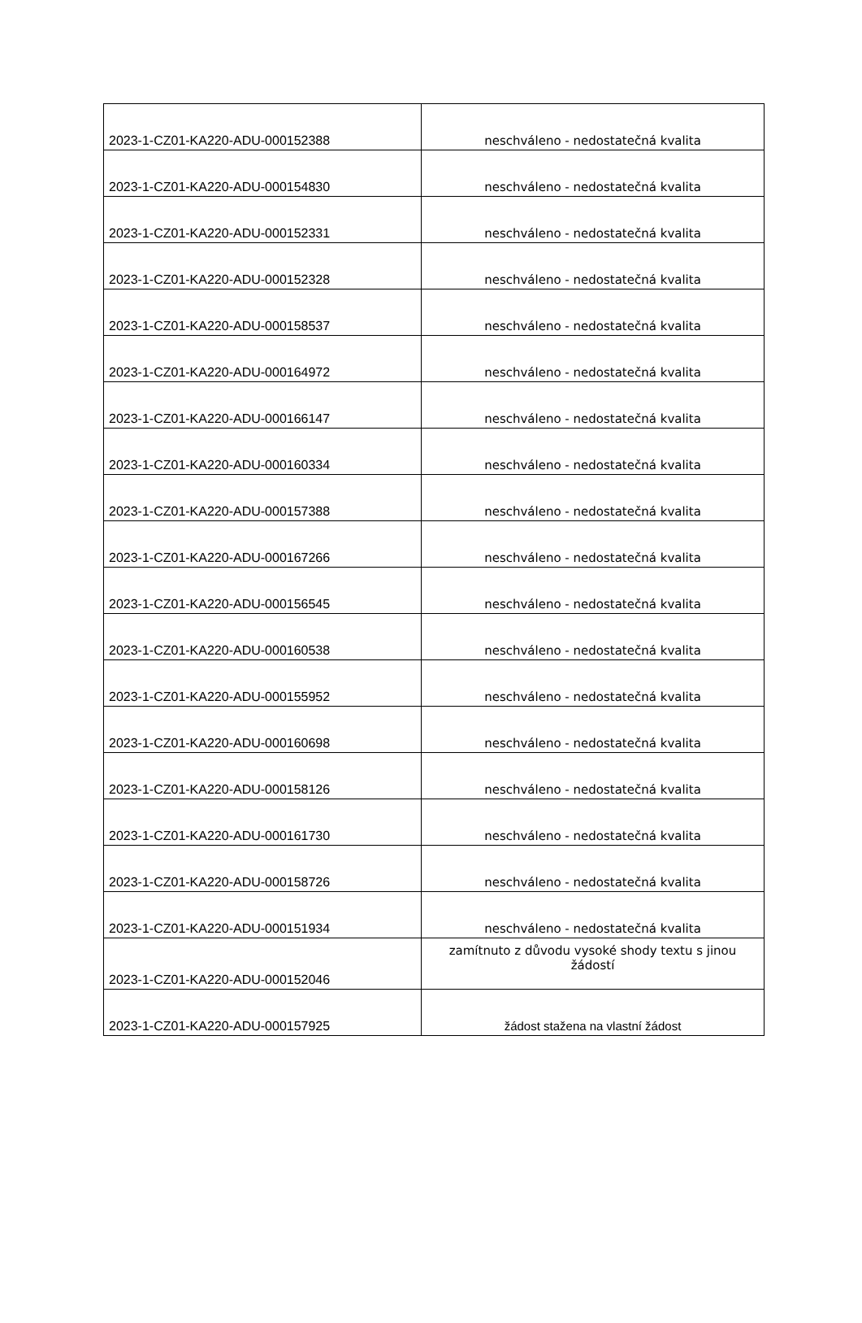| 2023-1-CZ01-KA220-ADU-000152388 | neschváleno - nedostatečná kvalita |
| 2023-1-CZ01-KA220-ADU-000154830 | neschváleno - nedostatečná kvalita |
| 2023-1-CZ01-KA220-ADU-000152331 | neschváleno - nedostatečná kvalita |
| 2023-1-CZ01-KA220-ADU-000152328 | neschváleno - nedostatečná kvalita |
| 2023-1-CZ01-KA220-ADU-000158537 | neschváleno - nedostatečná kvalita |
| 2023-1-CZ01-KA220-ADU-000164972 | neschváleno - nedostatečná kvalita |
| 2023-1-CZ01-KA220-ADU-000166147 | neschváleno - nedostatečná kvalita |
| 2023-1-CZ01-KA220-ADU-000160334 | neschváleno - nedostatečná kvalita |
| 2023-1-CZ01-KA220-ADU-000157388 | neschváleno - nedostatečná kvalita |
| 2023-1-CZ01-KA220-ADU-000167266 | neschváleno - nedostatečná kvalita |
| 2023-1-CZ01-KA220-ADU-000156545 | neschváleno - nedostatečná kvalita |
| 2023-1-CZ01-KA220-ADU-000160538 | neschváleno - nedostatečná kvalita |
| 2023-1-CZ01-KA220-ADU-000155952 | neschváleno - nedostatečná kvalita |
| 2023-1-CZ01-KA220-ADU-000160698 | neschváleno - nedostatečná kvalita |
| 2023-1-CZ01-KA220-ADU-000158126 | neschváleno - nedostatečná kvalita |
| 2023-1-CZ01-KA220-ADU-000161730 | neschváleno - nedostatečná kvalita |
| 2023-1-CZ01-KA220-ADU-000158726 | neschváleno - nedostatečná kvalita |
| 2023-1-CZ01-KA220-ADU-000151934 | neschváleno - nedostatečná kvalita |
| 2023-1-CZ01-KA220-ADU-000152046 | zamítnuto z důvodu vysoké shody textu s jinou žádostí |
| 2023-1-CZ01-KA220-ADU-000157925 | žádost stažena na vlastní žádost |